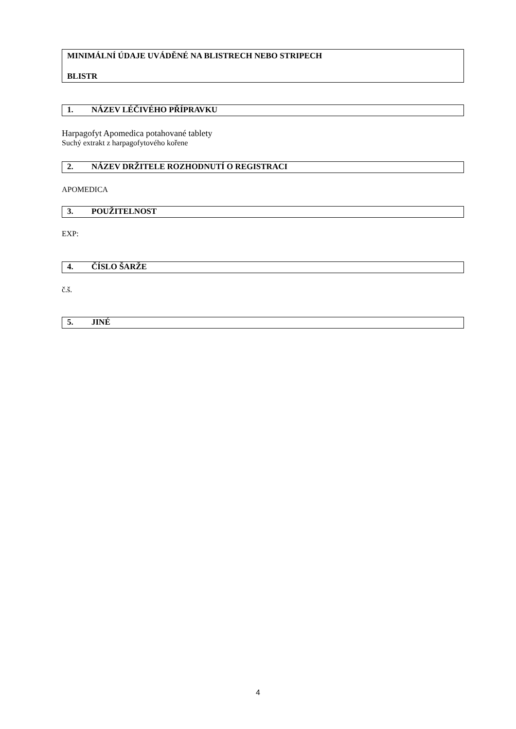MINIMÁLNÍ ÚDAJE UVÁDĚNÉ NA BLISTRECH NEBO STRIPECH
BLISTR
1. NÁZEV LÉČIVÉHO PŘÍPRAVKU
Harpagofyt Apomedica potahované tablety
Suchý extrakt z harpagofytového kořene
2. NÁZEV DRŽITELE ROZHODNUTÍ O REGISTRACI
APOMEDICA
3. POUŽITELNOST
EXP:
4. ČÍSLO ŠARŽE
č.š.
5. JINÉ
4